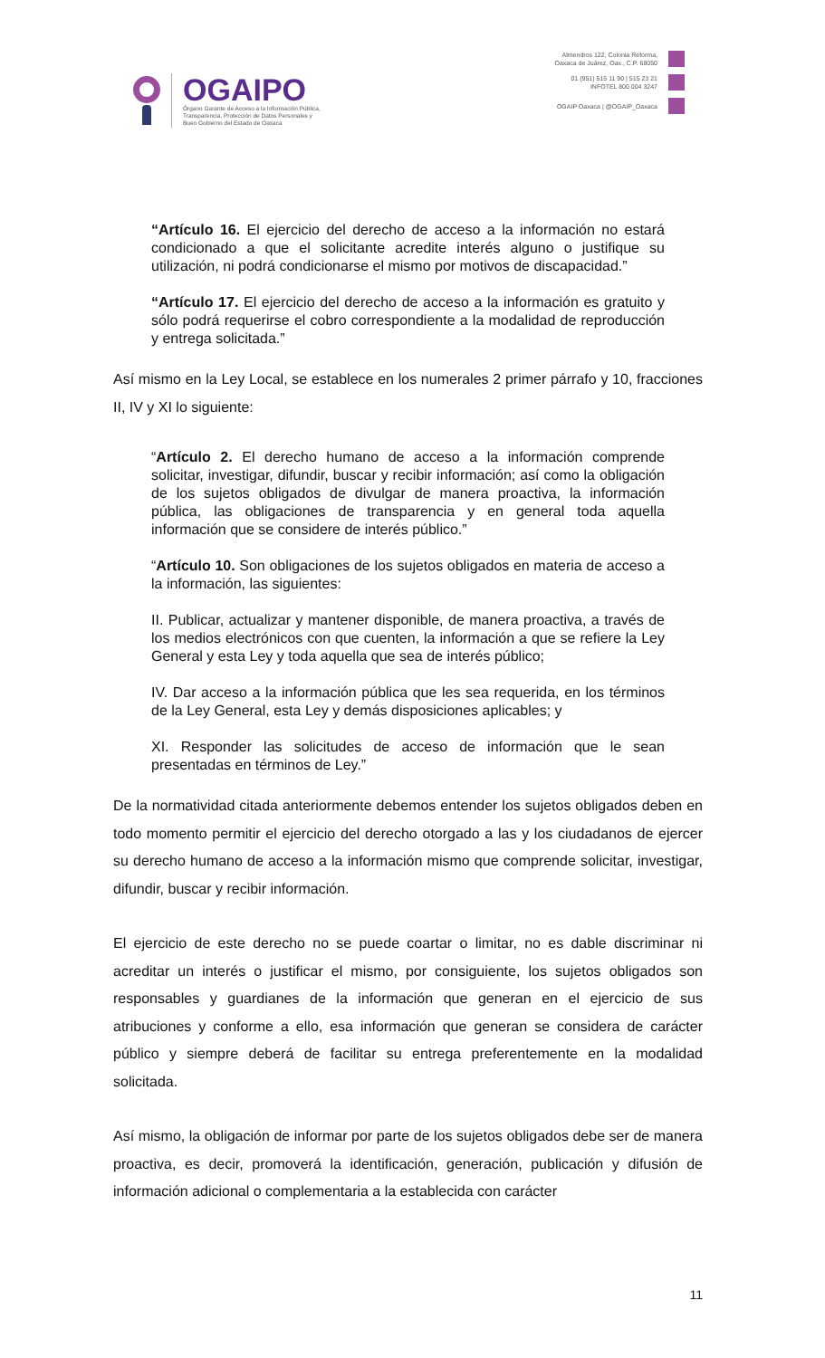OGAIPO
Órgano Garante de Acceso a la Información Pública,
Transparencia, Protección de Datos Personales y
Buen Gobierno del Estado de Oaxaca
Almendros 122, Colonia Reforma,
Oaxaca de Juárez, Oax., C.P. 68050
01 (951) 515 11 90 | 515 23 21
INFOTEL 800 004 3247
OGAIP Oaxaca | @OGAIP_Oaxaca
“Artículo 16. El ejercicio del derecho de acceso a la información no estará condicionado a que el solicitante acredite interés alguno o justifique su utilización, ni podrá condicionarse el mismo por motivos de discapacidad.”
“Artículo 17. El ejercicio del derecho de acceso a la información es gratuito y sólo podrá requerirse el cobro correspondiente a la modalidad de reproducción y entrega solicitada.”
Así mismo en la Ley Local, se establece en los numerales 2 primer párrafo y 10, fracciones II, IV y XI lo siguiente:
“Artículo 2. El derecho humano de acceso a la información comprende solicitar, investigar, difundir, buscar y recibir información; así como la obligación de los sujetos obligados de divulgar de manera proactiva, la información pública, las obligaciones de transparencia y en general toda aquella información que se considere de interés público.”
“Artículo 10. Son obligaciones de los sujetos obligados en materia de acceso a la información, las siguientes:
II. Publicar, actualizar y mantener disponible, de manera proactiva, a través de los medios electrónicos con que cuenten, la información a que se refiere la Ley General y esta Ley y toda aquella que sea de interés público;
IV. Dar acceso a la información pública que les sea requerida, en los términos de la Ley General, esta Ley y demás disposiciones aplicables; y
XI. Responder las solicitudes de acceso de información que le sean presentadas en términos de Ley.”
De la normatividad citada anteriormente debemos entender los sujetos obligados deben en todo momento permitir el ejercicio del derecho otorgado a las y los ciudadanos de ejercer su derecho humano de acceso a la información mismo que comprende solicitar, investigar, difundir, buscar y recibir información.
El ejercicio de este derecho no se puede coartar o limitar, no es dable discriminar ni acreditar un interés o justificar el mismo, por consiguiente, los sujetos obligados son responsables y guardianes de la información que generan en el ejercicio de sus atribuciones y conforme a ello, esa información que generan se considera de carácter público y siempre deberá de facilitar su entrega preferentemente en la modalidad solicitada.
Así mismo, la obligación de informar por parte de los sujetos obligados debe ser de manera proactiva, es decir, promoverá la identificación, generación, publicación y difusión de información adicional o complementaria a la establecida con carácter
11